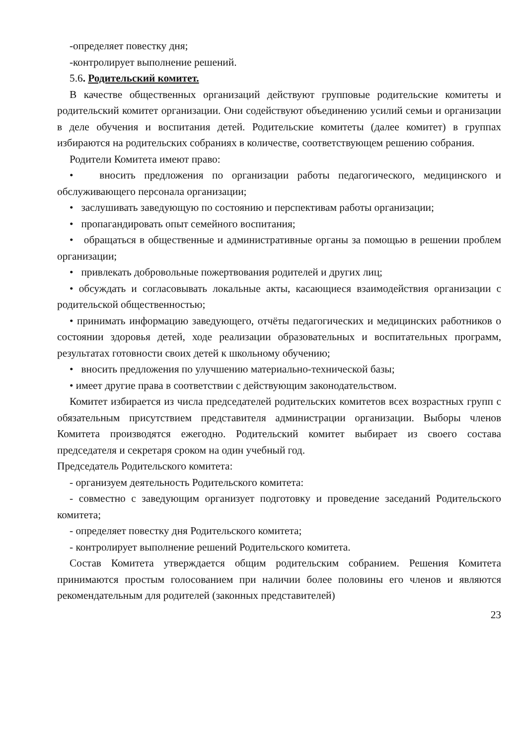-определяет повестку дня;
-контролирует выполнение решений.
5.6. Родительский комитет.
В качестве общественных организаций действуют групповые родительские комитеты и родительский комитет организации. Они содействуют объединению усилий семьи и организации в деле обучения и воспитания детей. Родительские комитеты (далее комитет) в группах избираются на родительских собраниях в количестве, соответствующем решению собрания.
Родители Комитета имеют право:
• вносить предложения по организации работы педагогического, медицинского и обслуживающего персонала организации;
• заслушивать заведующую по состоянию и перспективам работы организации;
• пропагандировать опыт семейного воспитания;
• обращаться в общественные и административные органы за помощью в решении проблем организации;
• привлекать добровольные пожертвования родителей и других лиц;
• обсуждать и согласовывать локальные акты, касающиеся взаимодействия организации с родительской общественностью;
• принимать информацию заведующего, отчёты педагогических и медицинских работников о состоянии здоровья детей, ходе реализации образовательных и воспитательных программ, результатах готовности своих детей к школьному обучению;
• вносить предложения по улучшению материально-технической базы;
• имеет другие права в соответствии с действующим законодательством.
Комитет избирается из числа председателей родительских комитетов всех возрастных групп с обязательным присутствием представителя администрации организации. Выборы членов Комитета производятся ежегодно. Родительский комитет выбирает из своего состава председателя и секретаря сроком на один учебный год.
Председатель Родительского комитета:
- организуем деятельность Родительского комитета:
- совместно с заведующим организует подготовку и проведение заседаний Родительского комитета;
- определяет повестку дня Родительского комитета;
- контролирует выполнение решений Родительского комитета.
Состав Комитета утверждается общим родительским собранием. Решения Комитета принимаются простым голосованием при наличии более половины его членов и являются рекомендательным для родителей (законных представителей)
23